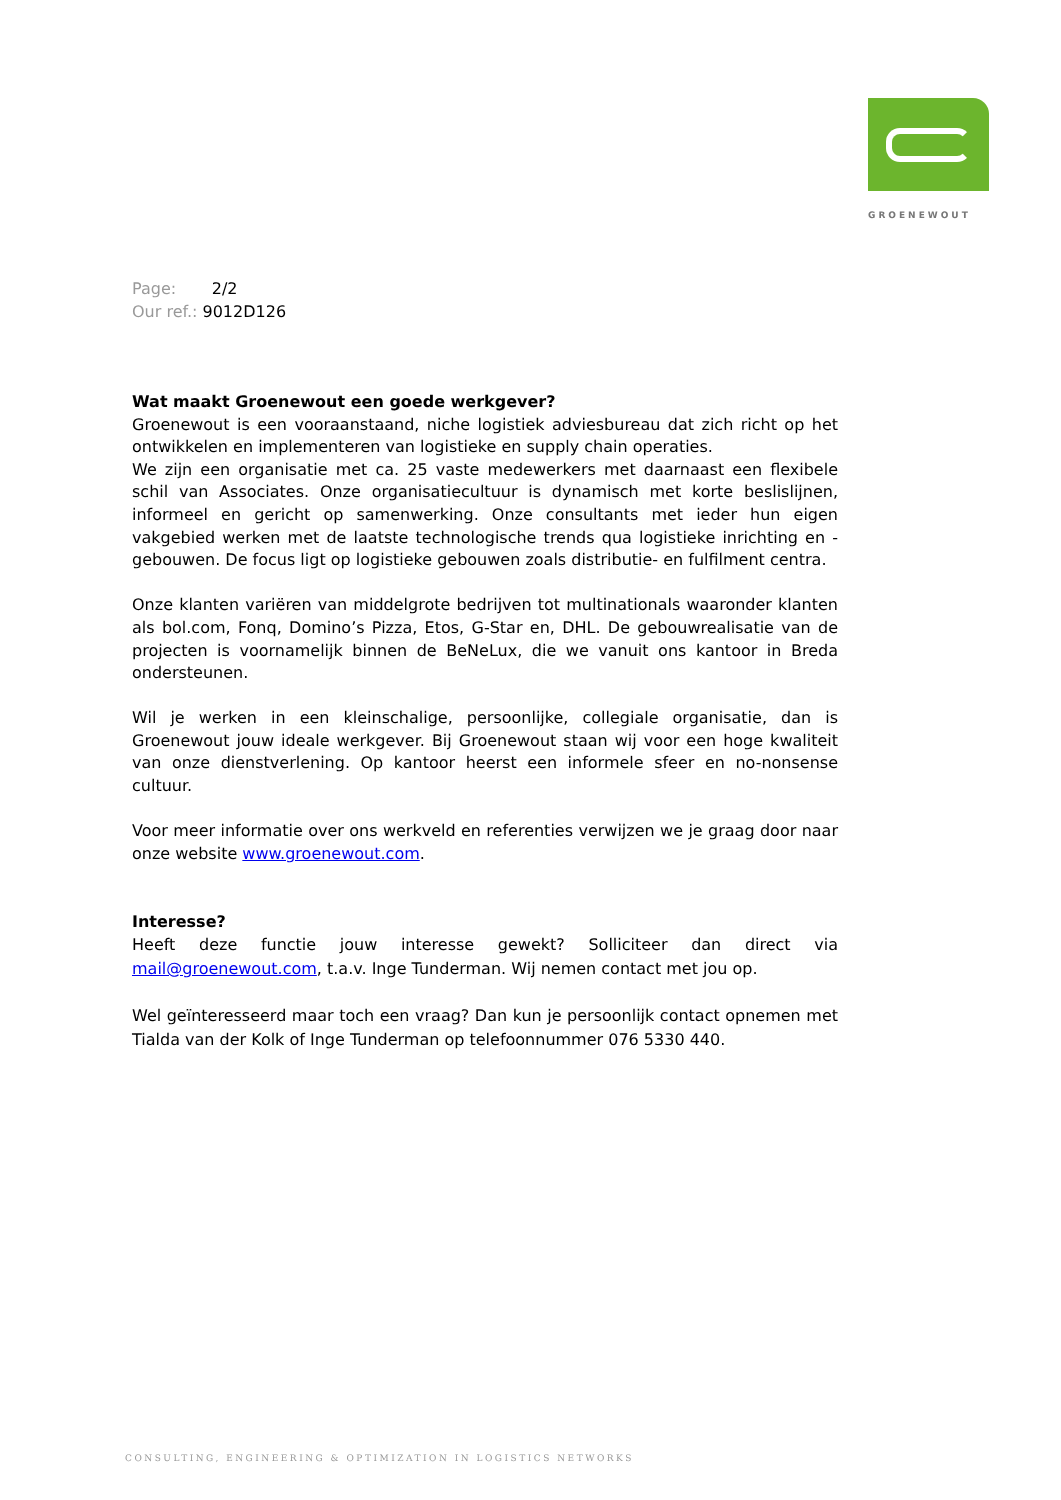GROENEWOUT
Page: 2/2
Our ref.: 9012D126
Wat maakt Groenewout een goede werkgever?
Groenewout is een vooraanstaand, niche logistiek adviesbureau dat zich richt op het ontwikkelen en implementeren van logistieke en supply chain operaties.
We zijn een organisatie met ca. 25 vaste medewerkers met daarnaast een flexibele schil van Associates. Onze organisatiecultuur is dynamisch met korte beslislijnen, informeel en gericht op samenwerking. Onze consultants met ieder hun eigen vakgebied werken met de laatste technologische trends qua logistieke inrichting en -gebouwen. De focus ligt op logistieke gebouwen zoals distributie- en fulfilment centra.
Onze klanten variëren van middelgrote bedrijven tot multinationals waaronder klanten als bol.com, Fonq, Domino’s Pizza, Etos, G-Star en, DHL. De gebouwrealisatie van de projecten is voornamelijk binnen de BeNeLux, die we vanuit ons kantoor in Breda ondersteunen.
Wil je werken in een kleinschalige, persoonlijke, collegiale organisatie, dan is Groenewout jouw ideale werkgever. Bij Groenewout staan wij voor een hoge kwaliteit van onze dienstverlening. Op kantoor heerst een informele sfeer en no-nonsense cultuur.
Voor meer informatie over ons werkveld en referenties verwijzen we je graag door naar onze website www.groenewout.com.
Interesse?
Heeft deze functie jouw interesse gewekt? Solliciteer dan direct via mail@groenewout.com, t.a.v. Inge Tunderman. Wij nemen contact met jou op.
Wel geïnteresseerd maar toch een vraag? Dan kun je persoonlijk contact opnemen met Tialda van der Kolk of Inge Tunderman op telefoonnummer 076 5330 440.
CONSULTING, ENGINEERING & OPTIMIZATION IN LOGISTICS NETWORKS